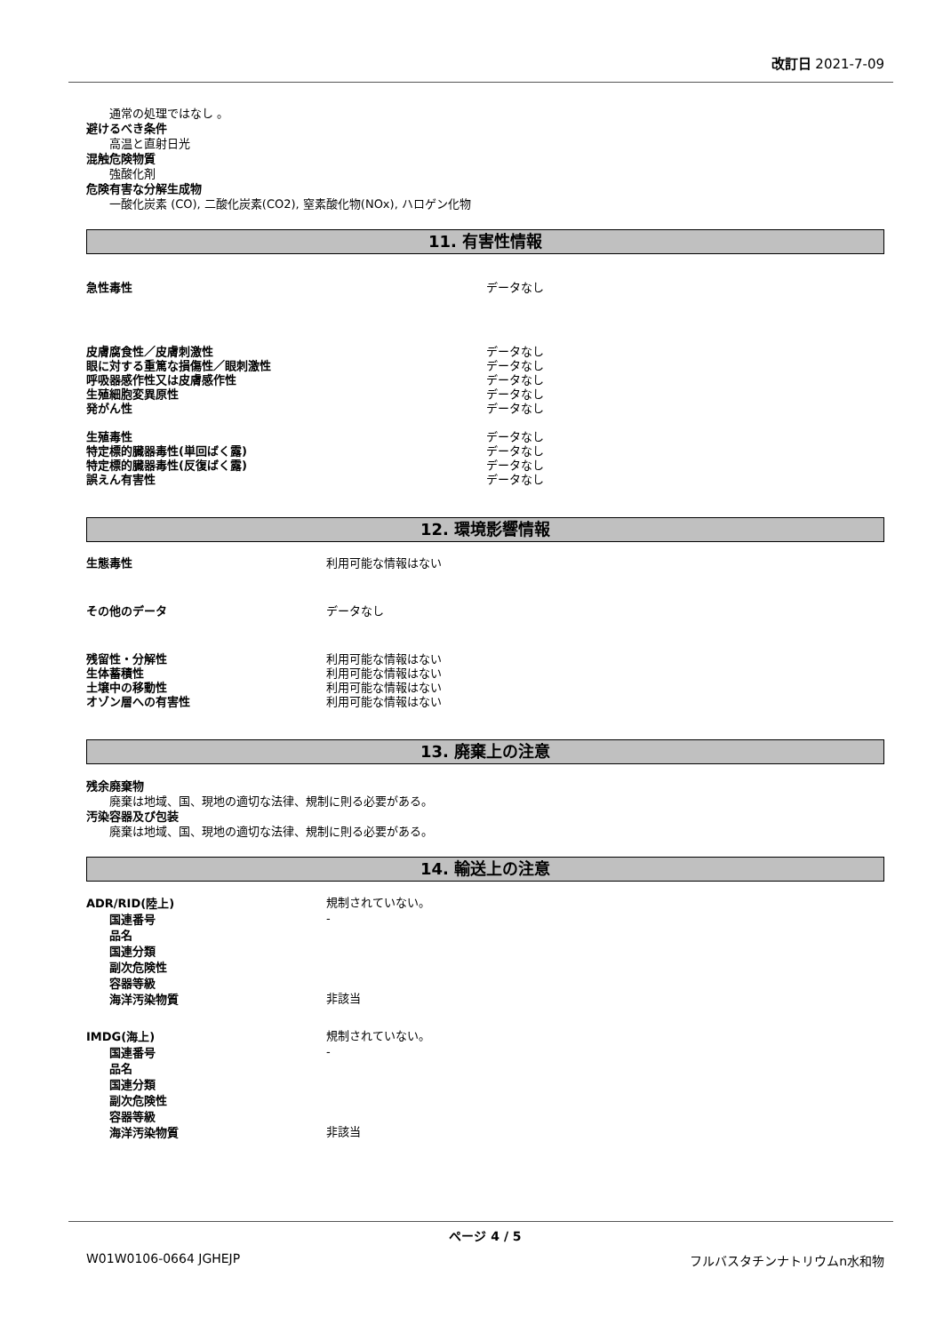改訂日 2021-7-09
通常の処理ではなし 。
避けるべき条件
高温と直射日光
混触危険物質
強酸化剤
危険有害な分解生成物
一酸化炭素 (CO), 二酸化炭素(CO2), 窒素酸化物(NOx), ハロゲン化物
11. 有害性情報
| 急性毒性 | データなし |
| 皮膚腐食性／皮膚刺激性 | データなし |
| 眼に対する重篤な損傷性／眼刺激性 | データなし |
| 呼吸器感作性又は皮膚感作性 | データなし |
| 生殖細胞変異原性 | データなし |
| 発がん性 | データなし |
| 生殖毒性 | データなし |
| 特定標的臓器毒性(単回ばく露) | データなし |
| 特定標的臓器毒性(反復ばく露) | データなし |
| 誤えん有害性 | データなし |
12. 環境影響情報
| 生態毒性 | 利用可能な情報はない |
| その他のデータ | データなし |
| 残留性・分解性 | 利用可能な情報はない |
| 生体蓄積性 | 利用可能な情報はない |
| 土壌中の移動性 | 利用可能な情報はない |
| オゾン層への有害性 | 利用可能な情報はない |
13. 廃棄上の注意
残余廃棄物
廃棄は地域、国、現地の適切な法律、規制に則る必要がある。
汚染容器及び包装
廃棄は地域、国、現地の適切な法律、規制に則る必要がある。
14. 輸送上の注意
| ADR/RID(陸上) | 規制されていない。 |
| 国連番号 | - |
| 品名 | |
| 国連分類 | |
| 副次危険性 | |
| 容器等級 | |
| 海洋汚染物質 | 非該当 |
| IMDG(海上) | 規制されていない。 |
| 国連番号 | - |
| 品名 | |
| 国連分類 | |
| 副次危険性 | |
| 容器等級 | |
| 海洋汚染物質 | 非該当 |
ページ 4 / 5
W01W0106-0664 JGHEJP フルバスタチンナトリウムn水和物